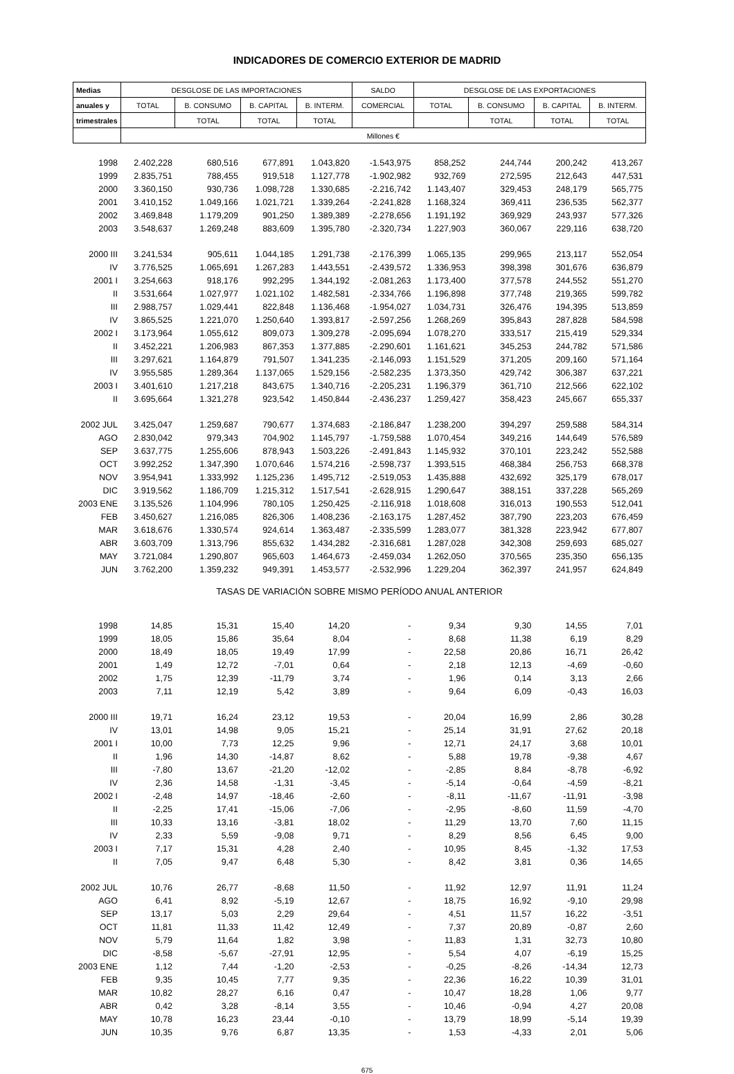INDICADORES DE COMERCIO EXTERIOR DE MADRID
| Medias | DESGLOSE DE LAS IMPORTACIONES | | | | SALDO | DESGLOSE DE LAS EXPORTACIONES | | | |
| --- | --- | --- | --- | --- | --- | --- | --- | --- | --- |
| anuales y | TOTAL | B. CONSUMO | B. CAPITAL | B. INTERM. | COMERCIAL | TOTAL | B. CONSUMO | B. CAPITAL | B. INTERM. |
| trimestrales | | TOTAL | TOTAL | TOTAL | | | TOTAL | TOTAL | TOTAL |
| | Millones € | | | | | | | | |
| 1998 | 2.402,228 | 680,516 | 677,891 | 1.043,820 | -1.543,975 | 858,252 | 244,744 | 200,242 | 413,267 |
| 1999 | 2.835,751 | 788,455 | 919,518 | 1.127,778 | -1.902,982 | 932,769 | 272,595 | 212,643 | 447,531 |
| 2000 | 3.360,150 | 930,736 | 1.098,728 | 1.330,685 | -2.216,742 | 1.143,407 | 329,453 | 248,179 | 565,775 |
| 2001 | 3.410,152 | 1.049,166 | 1.021,721 | 1.339,264 | -2.241,828 | 1.168,324 | 369,411 | 236,535 | 562,377 |
| 2002 | 3.469,848 | 1.179,209 | 901,250 | 1.389,389 | -2.278,656 | 1.191,192 | 369,929 | 243,937 | 577,326 |
| 2003 | 3.548,637 | 1.269,248 | 883,609 | 1.395,780 | -2.320,734 | 1.227,903 | 360,067 | 229,116 | 638,720 |
| 2000 III | 3.241,534 | 905,611 | 1.044,185 | 1.291,738 | -2.176,399 | 1.065,135 | 299,965 | 213,117 | 552,054 |
| IV | 3.776,525 | 1.065,691 | 1.267,283 | 1.443,551 | -2.439,572 | 1.336,953 | 398,398 | 301,676 | 636,879 |
| 2001 I | 3.254,663 | 918,176 | 992,295 | 1.344,192 | -2.081,263 | 1.173,400 | 377,578 | 244,552 | 551,270 |
| II | 3.531,664 | 1.027,977 | 1.021,102 | 1.482,581 | -2.334,766 | 1.196,898 | 377,748 | 219,365 | 599,782 |
| III | 2.988,757 | 1.029,441 | 822,848 | 1.136,468 | -1.954,027 | 1.034,731 | 326,476 | 194,395 | 513,859 |
| IV | 3.865,525 | 1.221,070 | 1.250,640 | 1.393,817 | -2.597,256 | 1.268,269 | 395,843 | 287,828 | 584,598 |
| 2002 I | 3.173,964 | 1.055,612 | 809,073 | 1.309,278 | -2.095,694 | 1.078,270 | 333,517 | 215,419 | 529,334 |
| II | 3.452,221 | 1.206,983 | 867,353 | 1.377,885 | -2.290,601 | 1.161,621 | 345,253 | 244,782 | 571,586 |
| III | 3.297,621 | 1.164,879 | 791,507 | 1.341,235 | -2.146,093 | 1.151,529 | 371,205 | 209,160 | 571,164 |
| IV | 3.955,585 | 1.289,364 | 1.137,065 | 1.529,156 | -2.582,235 | 1.373,350 | 429,742 | 306,387 | 637,221 |
| 2003 I | 3.401,610 | 1.217,218 | 843,675 | 1.340,716 | -2.205,231 | 1.196,379 | 361,710 | 212,566 | 622,102 |
| II | 3.695,664 | 1.321,278 | 923,542 | 1.450,844 | -2.436,237 | 1.259,427 | 358,423 | 245,667 | 655,337 |
| 2002 JUL | 3.425,047 | 1.259,687 | 790,677 | 1.374,683 | -2.186,847 | 1.238,200 | 394,297 | 259,588 | 584,314 |
| AGO | 2.830,042 | 979,343 | 704,902 | 1.145,797 | -1.759,588 | 1.070,454 | 349,216 | 144,649 | 576,589 |
| SEP | 3.637,775 | 1.255,606 | 878,943 | 1.503,226 | -2.491,843 | 1.145,932 | 370,101 | 223,242 | 552,588 |
| OCT | 3.992,252 | 1.347,390 | 1.070,646 | 1.574,216 | -2.598,737 | 1.393,515 | 468,384 | 256,753 | 668,378 |
| NOV | 3.954,941 | 1.333,992 | 1.125,236 | 1.495,712 | -2.519,053 | 1.435,888 | 432,692 | 325,179 | 678,017 |
| DIC | 3.919,562 | 1.186,709 | 1.215,312 | 1.517,541 | -2.628,915 | 1.290,647 | 388,151 | 337,228 | 565,269 |
| 2003 ENE | 3.135,526 | 1.104,996 | 780,105 | 1.250,425 | -2.116,918 | 1.018,608 | 316,013 | 190,553 | 512,041 |
| FEB | 3.450,627 | 1.216,085 | 826,306 | 1.408,236 | -2.163,175 | 1.287,452 | 387,790 | 223,203 | 676,459 |
| MAR | 3.618,676 | 1.330,574 | 924,614 | 1.363,487 | -2.335,599 | 1.283,077 | 381,328 | 223,942 | 677,807 |
| ABR | 3.603,709 | 1.313,796 | 855,632 | 1.434,282 | -2.316,681 | 1.287,028 | 342,308 | 259,693 | 685,027 |
| MAY | 3.721,084 | 1.290,807 | 965,603 | 1.464,673 | -2.459,034 | 1.262,050 | 370,565 | 235,350 | 656,135 |
| JUN | 3.762,200 | 1.359,232 | 949,391 | 1.453,577 | -2.532,996 | 1.229,204 | 362,397 | 241,957 | 624,849 |
| TASAS DE VARIACIÓN SOBRE MISMO PERÍODO ANUAL ANTERIOR | | | | | | | | | |
| 1998 | 14,85 | 15,31 | 15,40 | 14,20 | - | 9,34 | 9,30 | 14,55 | 7,01 |
| 1999 | 18,05 | 15,86 | 35,64 | 8,04 | - | 8,68 | 11,38 | 6,19 | 8,29 |
| 2000 | 18,49 | 18,05 | 19,49 | 17,99 | - | 22,58 | 20,86 | 16,71 | 26,42 |
| 2001 | 1,49 | 12,72 | -7,01 | 0,64 | - | 2,18 | 12,13 | -4,69 | -0,60 |
| 2002 | 1,75 | 12,39 | -11,79 | 3,74 | - | 1,96 | 0,14 | 3,13 | 2,66 |
| 2003 | 7,11 | 12,19 | 5,42 | 3,89 | - | 9,64 | 6,09 | -0,43 | 16,03 |
| 2000 III | 19,71 | 16,24 | 23,12 | 19,53 | - | 20,04 | 16,99 | 2,86 | 30,28 |
| IV | 13,01 | 14,98 | 9,05 | 15,21 | - | 25,14 | 31,91 | 27,62 | 20,18 |
| 2001 I | 10,00 | 7,73 | 12,25 | 9,96 | - | 12,71 | 24,17 | 3,68 | 10,01 |
| II | 1,96 | 14,30 | -14,87 | 8,62 | - | 5,88 | 19,78 | -9,38 | 4,67 |
| III | -7,80 | 13,67 | -21,20 | -12,02 | - | -2,85 | 8,84 | -8,78 | -6,92 |
| IV | 2,36 | 14,58 | -1,31 | -3,45 | - | -5,14 | -0,64 | -4,59 | -8,21 |
| 2002 I | -2,48 | 14,97 | -18,46 | -2,60 | - | -8,11 | -11,67 | -11,91 | -3,98 |
| II | -2,25 | 17,41 | -15,06 | -7,06 | - | -2,95 | -8,60 | 11,59 | -4,70 |
| III | 10,33 | 13,16 | -3,81 | 18,02 | - | 11,29 | 13,70 | 7,60 | 11,15 |
| IV | 2,33 | 5,59 | -9,08 | 9,71 | - | 8,29 | 8,56 | 6,45 | 9,00 |
| 2003 I | 7,17 | 15,31 | 4,28 | 2,40 | - | 10,95 | 8,45 | -1,32 | 17,53 |
| II | 7,05 | 9,47 | 6,48 | 5,30 | - | 8,42 | 3,81 | 0,36 | 14,65 |
| 2002 JUL | 10,76 | 26,77 | -8,68 | 11,50 | - | 11,92 | 12,97 | 11,91 | 11,24 |
| AGO | 6,41 | 8,92 | -5,19 | 12,67 | - | 18,75 | 16,92 | -9,10 | 29,98 |
| SEP | 13,17 | 5,03 | 2,29 | 29,64 | - | 4,51 | 11,57 | 16,22 | -3,51 |
| OCT | 11,81 | 11,33 | 11,42 | 12,49 | - | 7,37 | 20,89 | -0,87 | 2,60 |
| NOV | 5,79 | 11,64 | 1,82 | 3,98 | - | 11,83 | 1,31 | 32,73 | 10,80 |
| DIC | -8,58 | -5,67 | -27,91 | 12,95 | - | 5,54 | 4,07 | -6,19 | 15,25 |
| 2003 ENE | 1,12 | 7,44 | -1,20 | -2,53 | - | -0,25 | -8,26 | -14,34 | 12,73 |
| FEB | 9,35 | 10,45 | 7,77 | 9,35 | - | 22,36 | 16,22 | 10,39 | 31,01 |
| MAR | 10,82 | 28,27 | 6,16 | 0,47 | - | 10,47 | 18,28 | 1,06 | 9,77 |
| ABR | 0,42 | 3,28 | -8,14 | 3,55 | - | 10,46 | -0,94 | 4,27 | 20,08 |
| MAY | 10,78 | 16,23 | 23,44 | -0,10 | - | 13,79 | 18,99 | -5,14 | 19,39 |
| JUN | 10,35 | 9,76 | 6,87 | 13,35 | - | 1,53 | -4,33 | 2,01 | 5,06 |
675